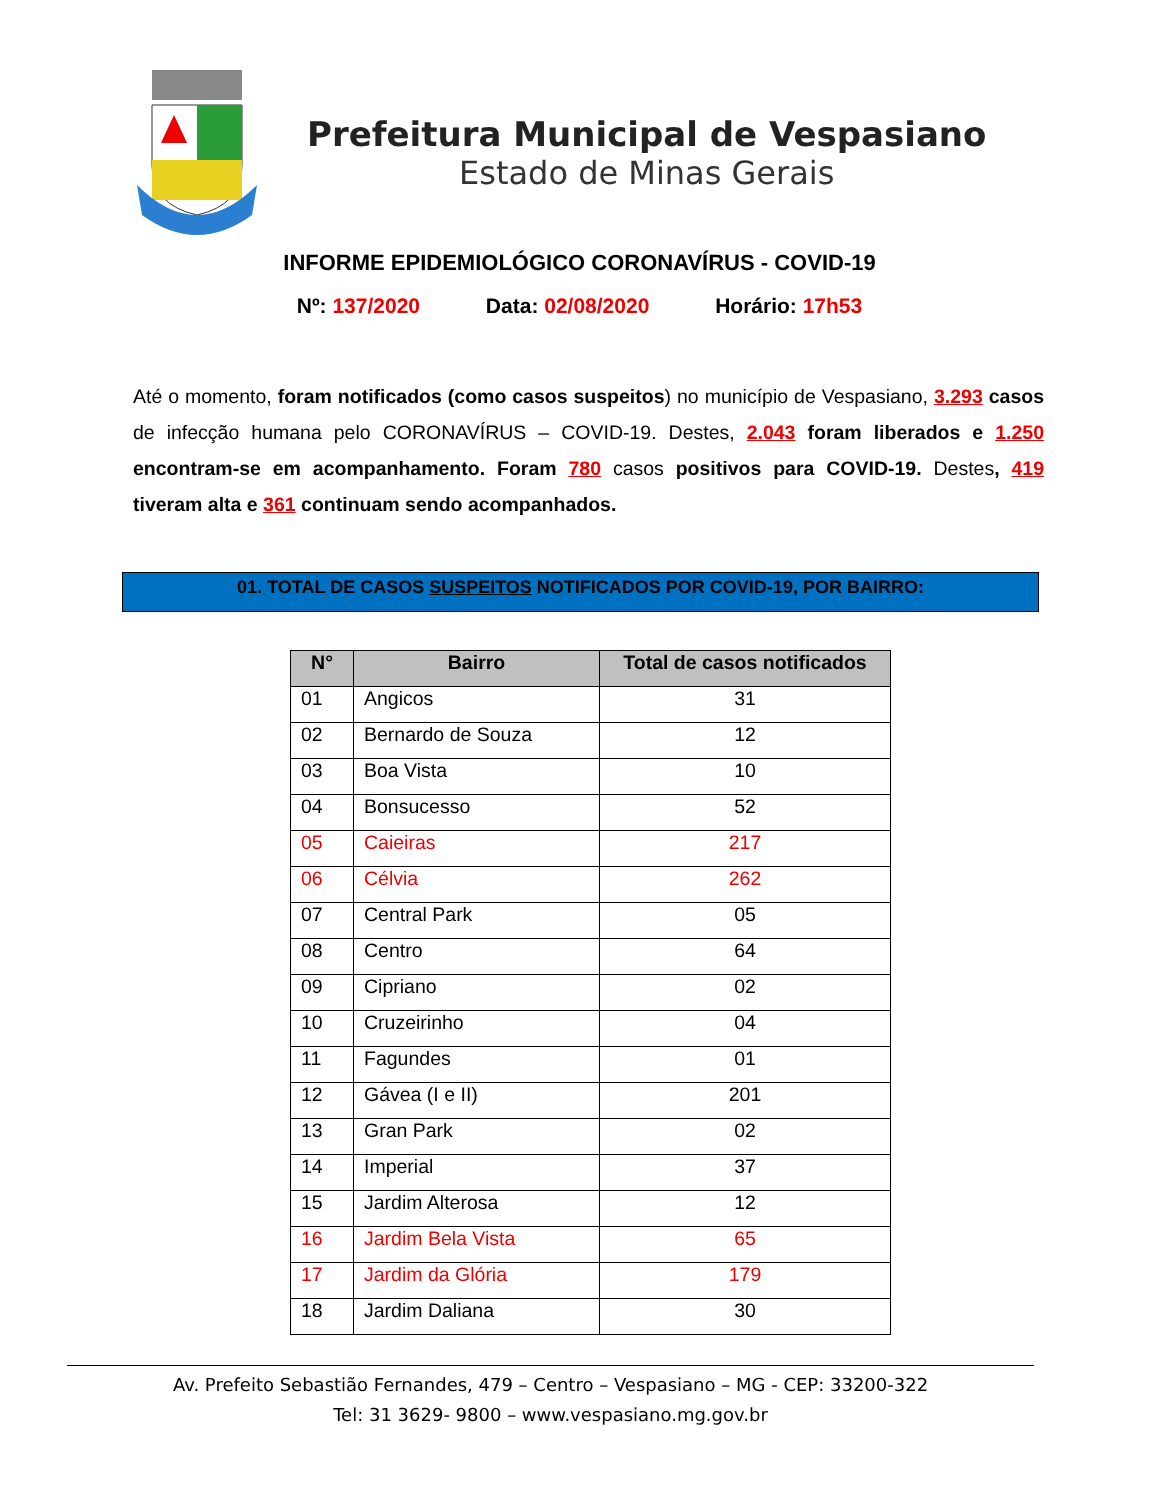Prefeitura Municipal de Vespasiano
Estado de Minas Gerais
INFORME EPIDEMIOLÓGICO CORONAVÍRUS - COVID-19
Nº: 137/2020 Data: 02/08/2020 Horário: 17h53
Até o momento, foram notificados (como casos suspeitos) no município de Vespasiano, 3.293 casos de infecção humana pelo CORONAVÍRUS – COVID-19. Destes, 2.043 foram liberados e 1.250 encontram-se em acompanhamento. Foram 780 casos positivos para COVID-19. Destes, 419 tiveram alta e 361 continuam sendo acompanhados.
01. TOTAL DE CASOS SUSPEITOS NOTIFICADOS POR COVID-19, POR BAIRRO:
| N° | Bairro | Total de casos notificados |
| --- | --- | --- |
| 01 | Angicos | 31 |
| 02 | Bernardo de Souza | 12 |
| 03 | Boa Vista | 10 |
| 04 | Bonsucesso | 52 |
| 05 | Caieiras | 217 |
| 06 | Célvia | 262 |
| 07 | Central Park | 05 |
| 08 | Centro | 64 |
| 09 | Cipriano | 02 |
| 10 | Cruzeirinho | 04 |
| 11 | Fagundes | 01 |
| 12 | Gávea (I e II) | 201 |
| 13 | Gran Park | 02 |
| 14 | Imperial | 37 |
| 15 | Jardim Alterosa | 12 |
| 16 | Jardim Bela Vista | 65 |
| 17 | Jardim da Glória | 179 |
| 18 | Jardim Daliana | 30 |
Av. Prefeito Sebastião Fernandes, 479 – Centro – Vespasiano – MG - CEP: 33200-322
Tel: 31 3629- 9800 – www.vespasiano.mg.gov.br